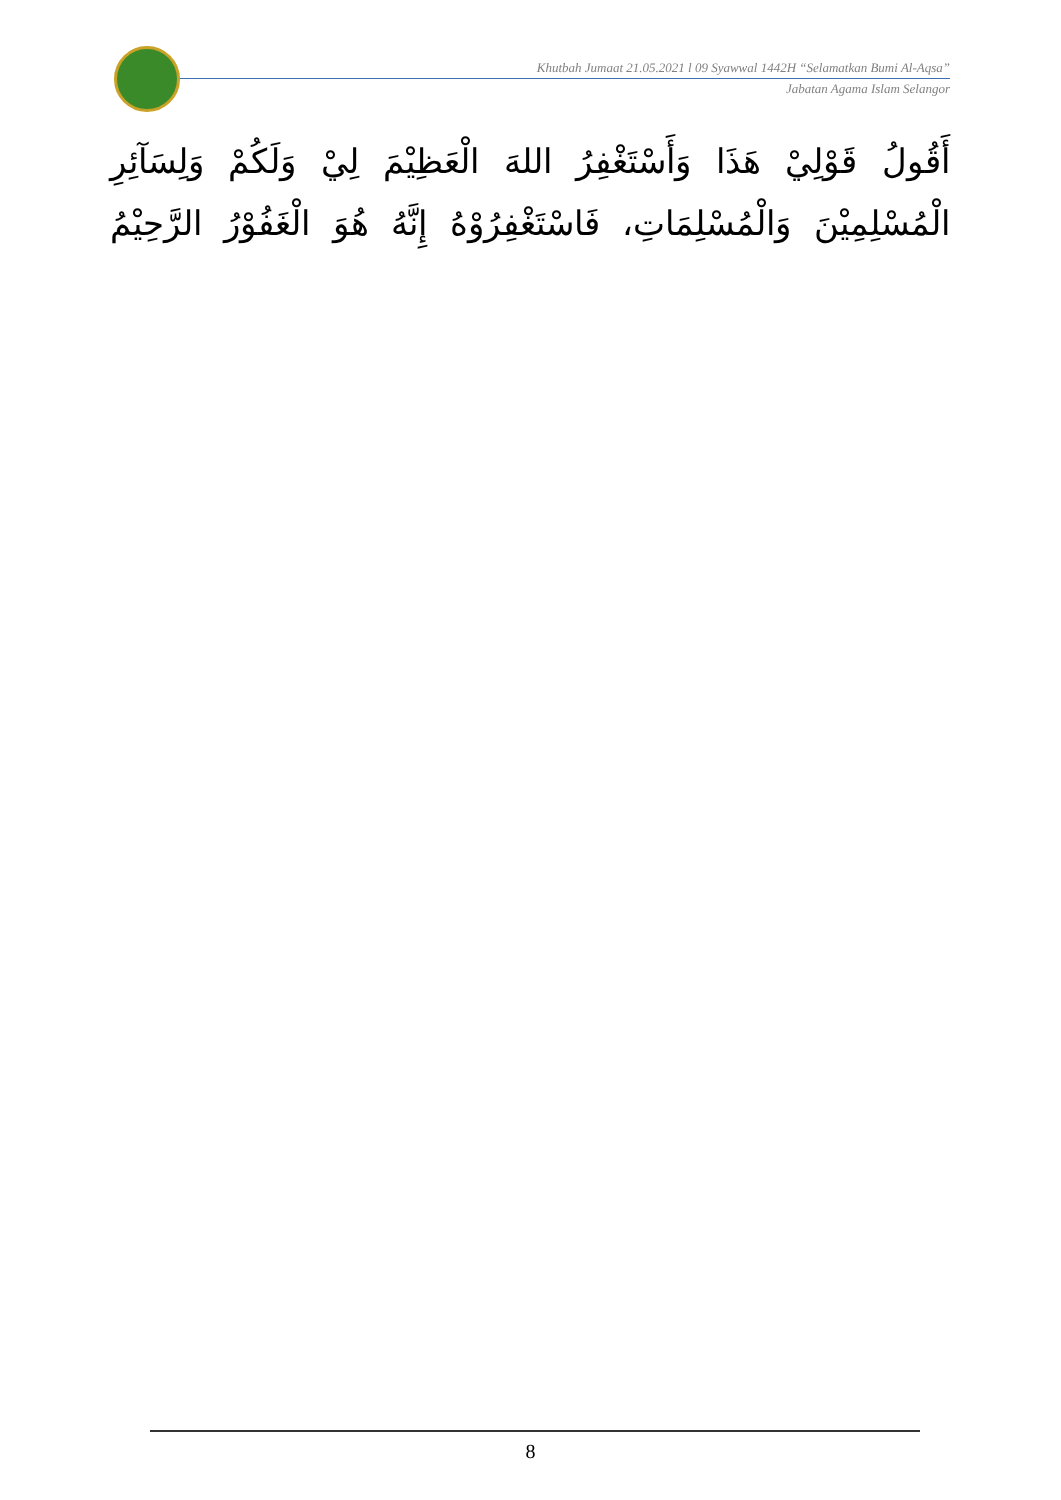Khutbah Jumaat 21.05.2021 l 09 Syawwal 1442H “Selamatkan Bumi Al-Aqsa”
Jabatan Agama Islam Selangor
أَقُولُ قَوْلِيْ هَذَا وَأَسْتَغْفِرُ اللهَ الْعَظِيْمَ لِيْ وَلَكُمْ وَلِسَآئِرِ الْمُسْلِمِيْنَ وَالْمُسْلِمَاتِ، فَاسْتَغْفِرُوْهُ إِنَّهُ هُوَ الْغَفُوْرُ الرَّحِيْمُ
8